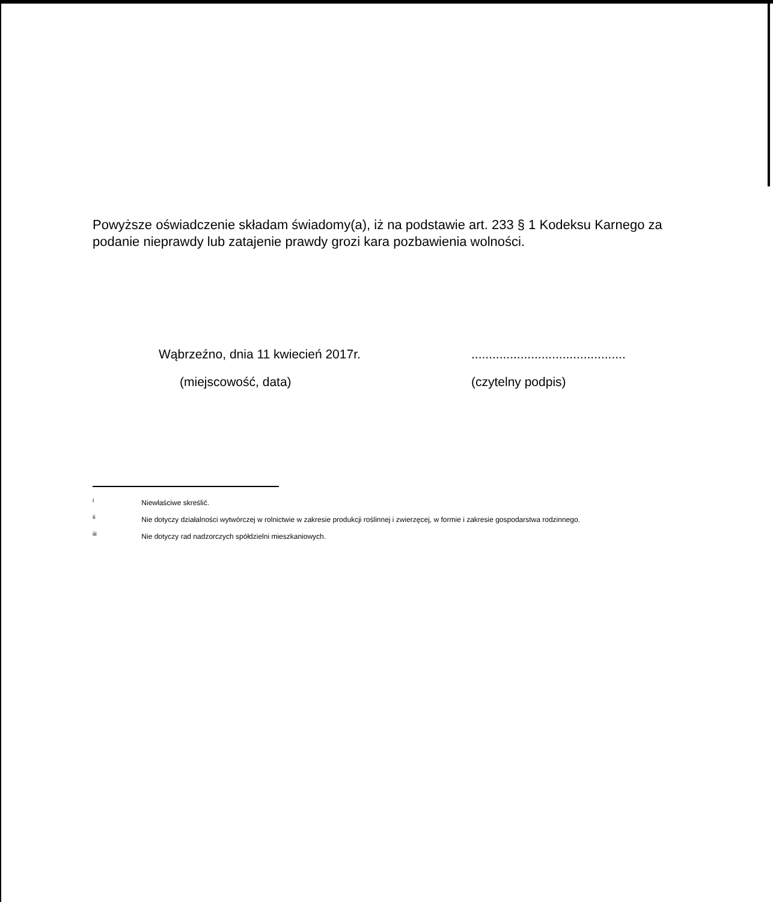Powyższe oświadczenie składam świadomy(a), iż na podstawie art. 233 § 1 Kodeksu Karnego za podanie nieprawdy lub zatajenie prawdy grozi kara pozbawienia wolności.
Wąbrzeźno, dnia 11 kwiecień 2017r.
(miejscowość, data)
............................................
(czytelny podpis)
<sup>i</sup> Niewłaściwe skreślić.
<sup>ii</sup> Nie dotyczy działalności wytwórczej w rolnictwie w zakresie produkcji roślinnej i zwierzęcej, w formie i zakresie gospodarstwa rodzinnego.
<sup>iii</sup> Nie dotyczy rad nadzorczych spółdzielni mieszkaniowych.